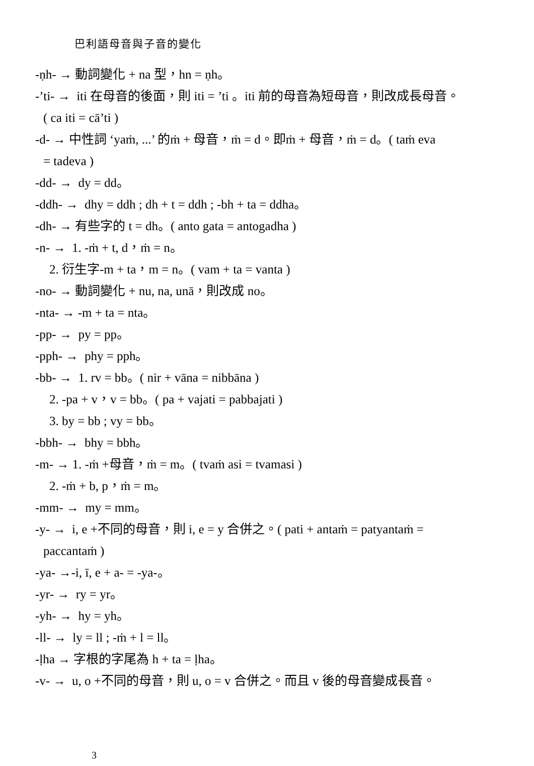巴利語母音與子音的變化
-ṇh- → 動詞變化 + na 型，hn = ṇh。
-’ti- → iti 在母音的後面，則 iti = ’ti 。iti 前的母音為短母音，則改成長母音。
( ca iti = cā’ti )
-d- → 中性詞 ‘yaṁ, ...’ 的ṁ + 母音，ṁ = d。即ṁ + 母音，ṁ = d。( taṁ eva
= tadeva )
-dd- → dy = dd。
-ddh- → dhy = ddh ; dh + t = ddh ; -bh + ta = ddha。
-dh- → 有些字的 t = dh。( anto gata = antogadha )
-n- → 1. -ṁ + t, d，ṁ = n。
2. 衍生字-m + ta，m = n。( vam + ta = vanta )
-no- → 動詞變化 + nu, na, unā，則改成 no。
-nta- → -m + ta = nta。
-pp- → py = pp。
-pph- → phy = pph。
-bb- → 1. rv = bb。( nir + vāna = nibbāna )
2. -pa + v，v = bb。( pa + vajati = pabbajati )
3. by = bb ; vy = bb。
-bbh- → bhy = bbh。
-m- → 1. -ṁ +母音，ṁ = m。( tvaṁ asi = tvamasi )
2. -ṁ + b, p，ṁ = m。
-mm- → my = mm。
-y- → i, e +不同的母音，則 i, e = y 合併之。( pati + antaṁ = patyantaṁ =
paccantaṁ )
-ya- →-i, ī, e + a- = -ya-。
-yr- → ry = yr。
-yh- → hy = yh。
-ll- → ly = ll ; -ṁ + l = ll。
-ḷha → 字根的字尾為 h + ta = ḷha。
-v- → u, o +不同的母音，則 u, o = v 合併之。而且 v 後的母音變成長音。
3